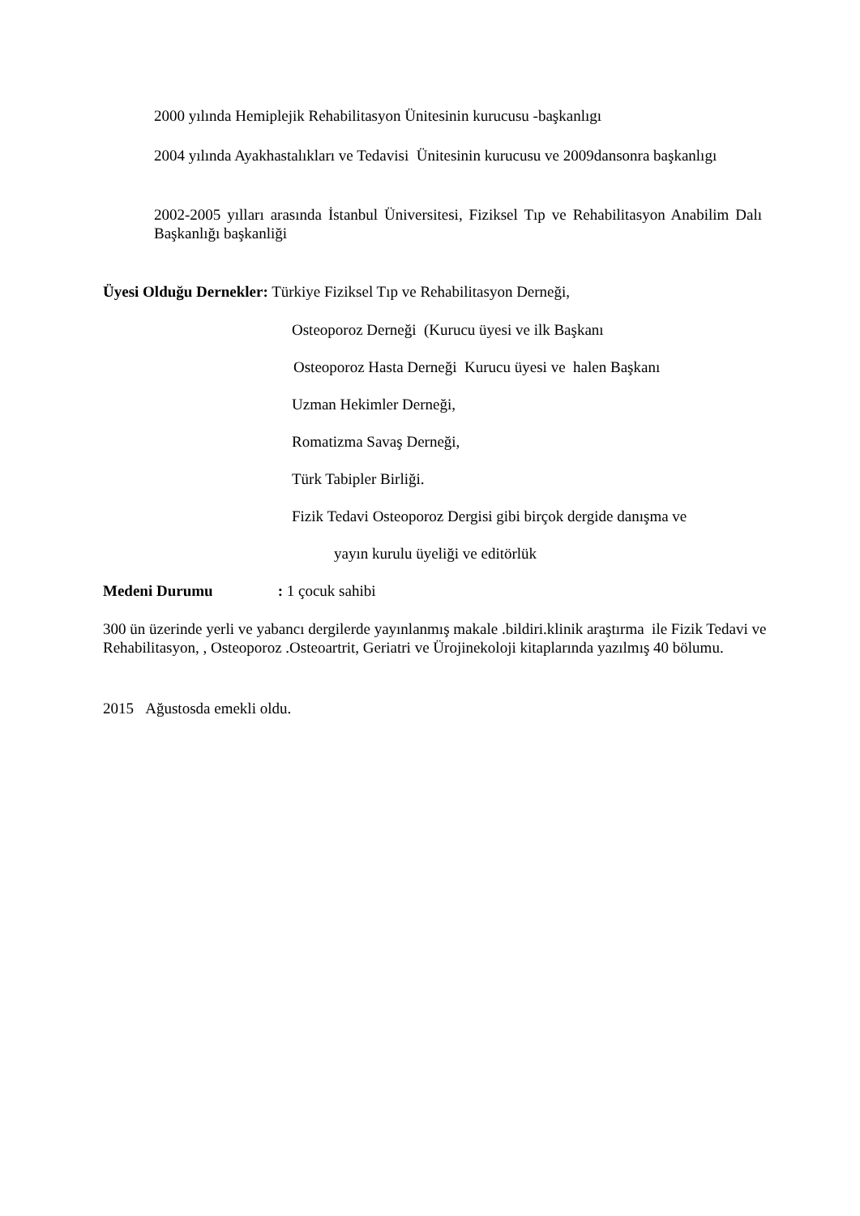2000 yılında Hemiplejik Rehabilitasyon Ünitesinin kurucusu -başkanlıgı
2004 yılında Ayakhastalıkları ve Tedavisi Ünitesinin kurucusu ve 2009dansonra başkanlıgı
2002-2005 yılları arasında İstanbul Üniversitesi, Fiziksel Tıp ve Rehabilitasyon Anabilim Dalı Başkanlığı başkanliği
Üyesi Olduğu Dernekler: Türkiye Fiziksel Tıp ve Rehabilitasyon Derneği,
Osteoporoz Derneği (Kurucu üyesi ve ilk Başkanı
Osteoporoz Hasta Derneği Kurucu üyesi ve halen Başkanı
Uzman Hekimler Derneği,
Romatizma Savaş Derneği,
Türk Tabipler Birliği.
Fizik Tedavi Osteoporoz Dergisi gibi birçok dergide danışma ve
yayın kurulu üyeliği ve editörlük
Medeni Durumu : 1 çocuk sahibi
300 ün üzerinde yerli ve yabancı dergilerde yayınlanmış makale .bildiri.klinik araştırma ile Fizik Tedavi ve Rehabilitasyon, , Osteoporoz .Osteoartrit, Geriatri ve Ürojinekoloji kitaplarında yazılmış 40 bölumu.
2015 Ağustosda emekli oldu.